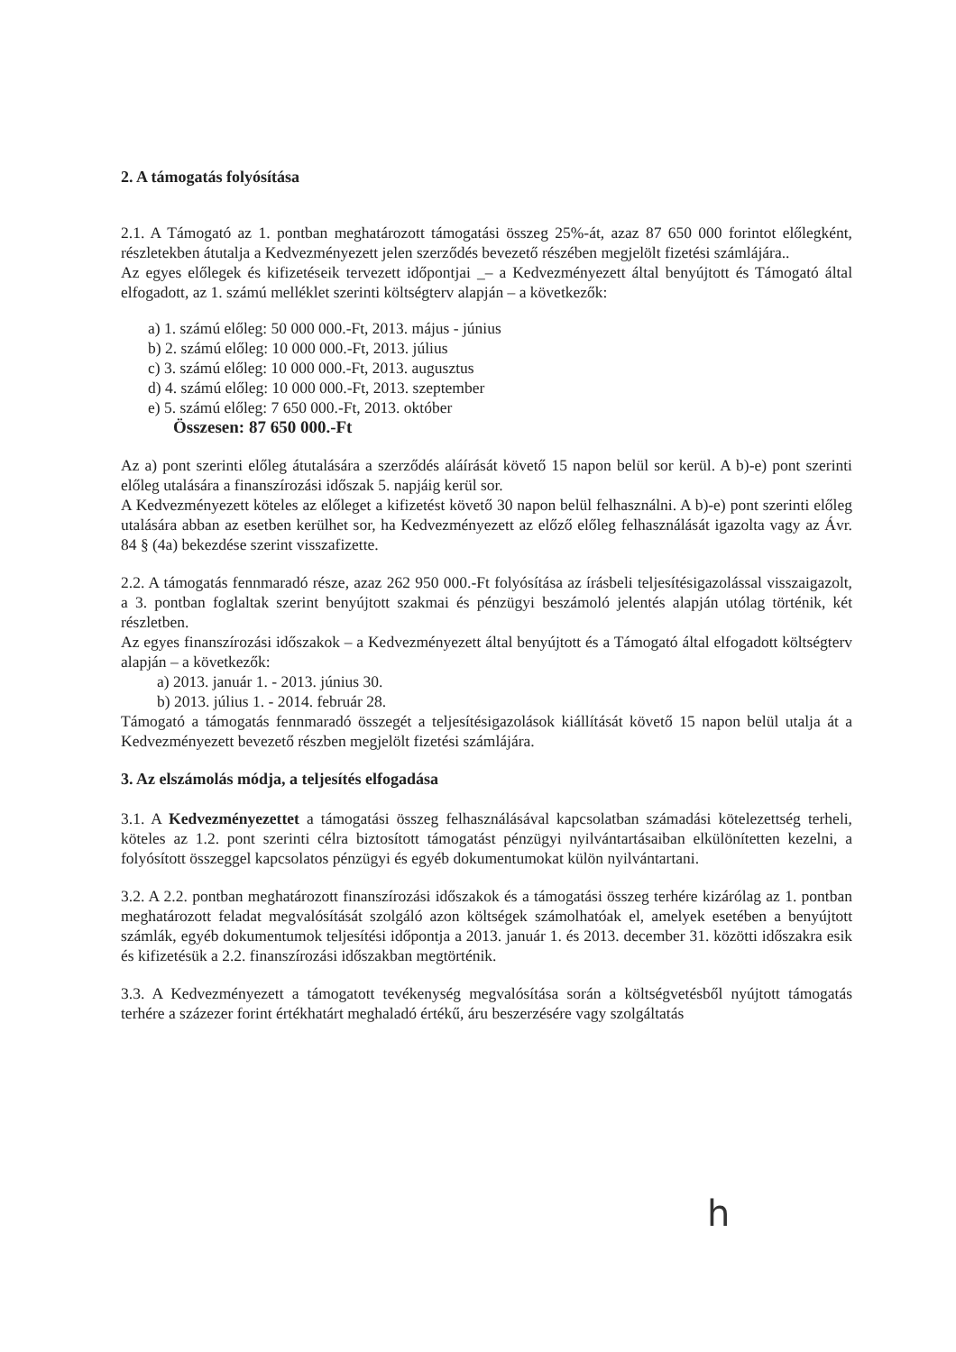2. A támogatás folyósítása
2.1. A Támogató az 1. pontban meghatározott támogatási összeg 25%-át, azaz 87 650 000 forintot előlegként, részletekben átutalja a Kedvezményezett jelen szerződés bevezető részében megjelölt fizetési számlájára..
Az egyes előlegek és kifizetéseik tervezett időpontjai _– a Kedvezményezett által benyújtott és Támogató által elfogadott, az 1. számú melléklet szerinti költségterv alapján – a következők:
a) 1. számú előleg: 50 000 000.-Ft, 2013. május - június
b) 2. számú előleg: 10 000 000.-Ft, 2013. július
c) 3. számú előleg: 10 000 000.-Ft, 2013. augusztus
d) 4. számú előleg: 10 000 000.-Ft, 2013. szeptember
e) 5. számú előleg: 7 650 000.-Ft, 2013. október
Összesen: 87 650 000.-Ft
Az a) pont szerinti előleg átutalására a szerződés aláírását követő 15 napon belül sor kerül. A b)-e) pont szerinti előleg utalására a finanszírozási időszak 5. napjáig kerül sor.
A Kedvezményezett köteles az előleget a kifizetést követő 30 napon belül felhasználni. A b)-e) pont szerinti előleg utalására abban az esetben kerülhet sor, ha Kedvezményezett az előző előleg felhasználását igazolta vagy az Ávr. 84 § (4a) bekezdése szerint visszafizette.
2.2. A támogatás fennmaradó része, azaz 262 950 000.-Ft folyósítása az írásbeli teljesítésigazolással visszaigazolt, a 3. pontban foglaltak szerint benyújtott szakmai és pénzügyi beszámoló jelentés alapján utólag történik, két részletben.
Az egyes finanszírozási időszakok – a Kedvezményezett által benyújtott és a Támogató által elfogadott költségterv alapján – a következők:
a) 2013. január 1. - 2013. június 30.
b) 2013. július 1. - 2014. február 28.
Támogató a támogatás fennmaradó összegét a teljesítésigazolások kiállítását követő 15 napon belül utalja át a Kedvezményezett bevezető részben megjelölt fizetési számlájára.
3. Az elszámolás módja, a teljesítés elfogadása
3.1. A Kedvezményezettet a támogatási összeg felhasználásával kapcsolatban számadási kötelezettség terheli, köteles az 1.2. pont szerinti célra biztosított támogatást pénzügyi nyilvántartásaiban elkülönítetten kezelni, a folyósított összeggel kapcsolatos pénzügyi és egyéb dokumentumokat külön nyilvántartani.
3.2. A 2.2. pontban meghatározott finanszírozási időszakok és a támogatási összeg terhére kizárólag az 1. pontban meghatározott feladat megvalósítását szolgáló azon költségek számolhatóak el, amelyek esetében a benyújtott számlák, egyéb dokumentumok teljesítési időpontja a 2013. január 1. és 2013. december 31. közötti időszakra esik és kifizetésük a 2.2. finanszírozási időszakban megtörténik.
3.3. A Kedvezményezett a támogatott tevékenység megvalósítása során a költségvetésből nyújtott támogatás terhére a százezer forint értékhatárt meghaladó értékű, áru beszerzésére vagy szolgáltatás
h